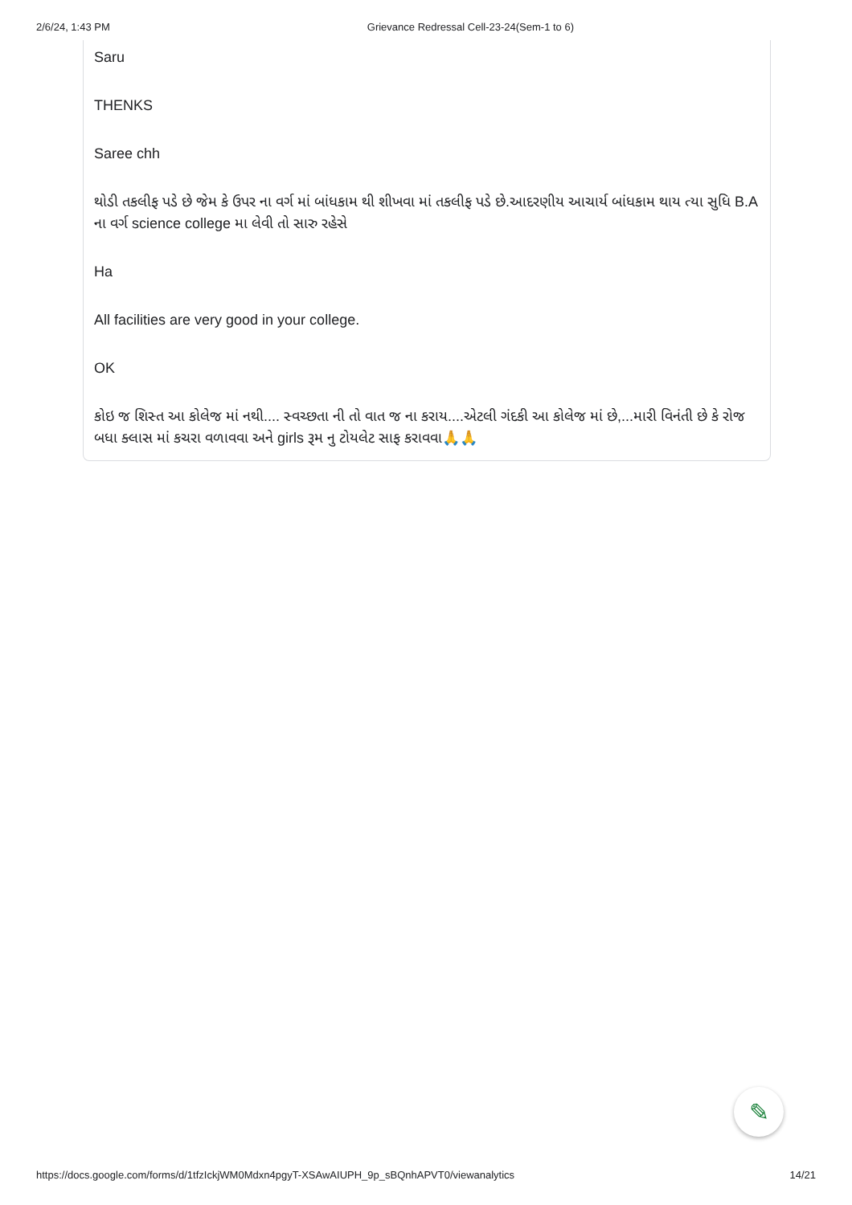2/6/24, 1:43 PM Grievance Redressal Cell-23-24(Sem-1 to 6)
Saru
THENKS
Saree chh
થોડી તકલીફ પડે છે જેમ કે ઉપર ના વર્ગ માં બાંધકામ થી શીખવા માં તકલીફ પડે છે.આદરણીય આચાર્ય બાંધકામ થાય ત્યા સુધિ B.A ના વર્ગ science college મા લેવી તો સારુ રહેસે
Ha
All facilities are very good in your college.
OK
કોઇ જ શિસ્ત આ કોલેજ માં નથી.... સ્વચ્છતા ની તો વાત જ ના કરાય....એટલી ગંદકી આ કોલેજ માં છે,...મારી વિનંતી છે કે રોજ બધા ક્લાસ માં કચરા વળાવવા અને girls રૂમ નુ ટોયલેટ સાફ કરાવવા🙏🙏
✎
https://docs.google.com/forms/d/1tfzIckjWM0Mdxn4pgyT-XSAwAIUPH_9p_sBQnhAPVT0/viewanalytics 14/21